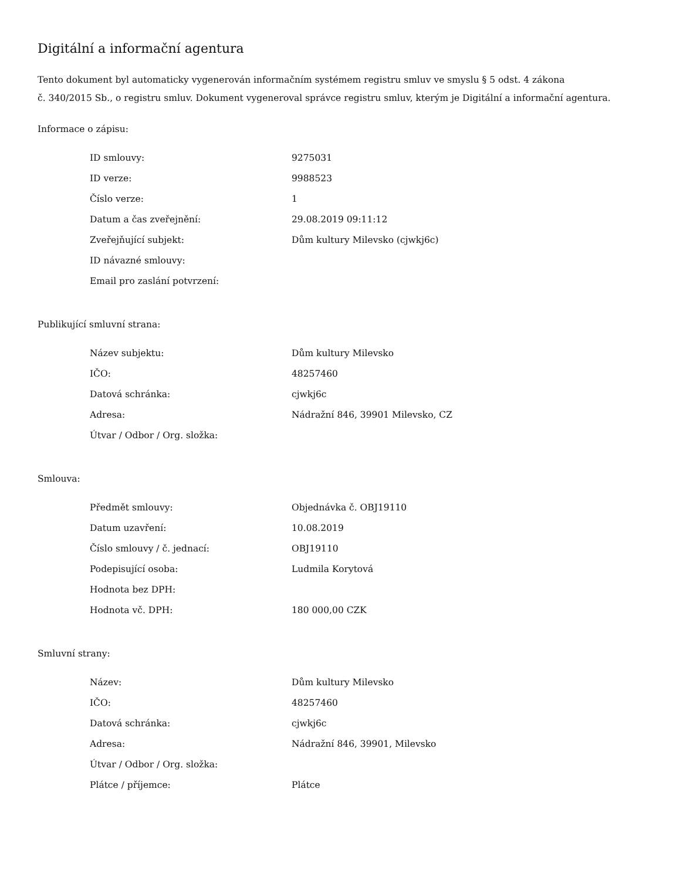Digitální a informační agentura
Tento dokument byl automaticky vygenerován informačním systémem registru smluv ve smyslu § 5 odst. 4 zákona
č. 340/2015 Sb., o registru smluv. Dokument vygeneroval správce registru smluv, kterým je Digitální a informační agentura.
Informace o zápisu:
| ID smlouvy: | 9275031 |
| ID verze: | 9988523 |
| Číslo verze: | 1 |
| Datum a čas zveřejnění: | 29.08.2019 09:11:12 |
| Zveřejňující subjekt: | Dům kultury Milevsko (cjwkj6c) |
| ID návazné smlouvy: | |
| Email pro zaslání potvrzení: | |
Publikující smluvní strana:
| Název subjektu: | Dům kultury Milevsko |
| IČO: | 48257460 |
| Datová schránka: | cjwkj6c |
| Adresa: | Nádražní 846, 39901 Milevsko, CZ |
| Útvar / Odbor / Org. složka: | |
Smlouva:
| Předmět smlouvy: | Objednávka č. OBJ19110 |
| Datum uzavření: | 10.08.2019 |
| Číslo smlouvy / č. jednací: | OBJ19110 |
| Podepisující osoba: | Ludmila Korytová |
| Hodnota bez DPH: | |
| Hodnota vč. DPH: | 180 000,00 CZK |
Smluvní strany:
| Název: | Dům kultury Milevsko |
| IČO: | 48257460 |
| Datová schránka: | cjwkj6c |
| Adresa: | Nádražní 846, 39901, Milevsko |
| Útvar / Odbor / Org. složka: | |
| Plátce / příjemce: | Plátce |